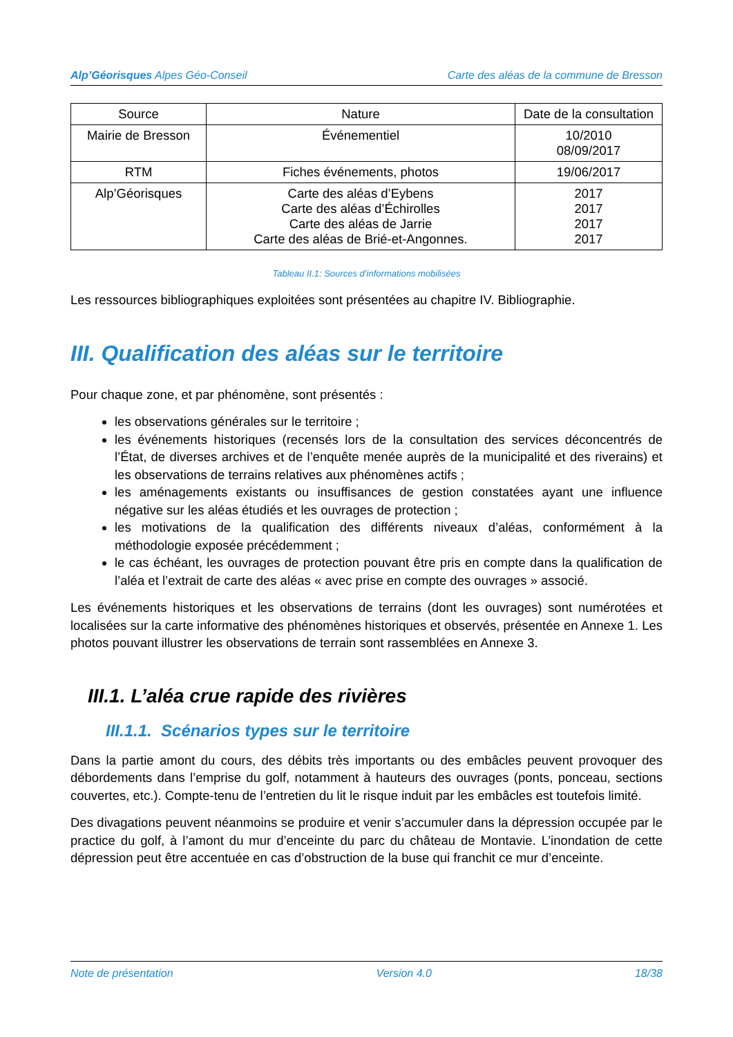Alp’Géorisques Alpes Géo-Conseil Carte des aléas de la commune de Bresson
| Source | Nature | Date de la consultation |
| --- | --- | --- |
| Mairie de Bresson | Événementiel | 10/2010 08/09/2017 |
| RTM | Fiches événements, photos | 19/06/2017 |
| Alp’Géorisques | Carte des aléas d’Eybens Carte des aléas d’Échirolles Carte des aléas de Jarrie Carte des aléas de Brié-et-Angonnes. | 2017 2017 2017 2017 |
Tableau II.1: Sources d’informations mobilisées
Les ressources bibliographiques exploitées sont présentées au chapitre IV. Bibliographie.
III. Qualification des aléas sur le territoire
Pour chaque zone, et par phénomène, sont présentés :
les observations générales sur le territoire ;
les événements historiques (recensés lors de la consultation des services déconcentrés de l’État, de diverses archives et de l’enquête menée auprès de la municipalité et des riverains) et les observations de terrains relatives aux phénomènes actifs ;
les aménagements existants ou insuffisances de gestion constatées ayant une influence négative sur les aléas étudiés et les ouvrages de protection ;
les motivations de la qualification des différents niveaux d’aléas, conformément à la méthodologie exposée précédemment ;
le cas échéant, les ouvrages de protection pouvant être pris en compte dans la qualification de l’aléa et l’extrait de carte des aléas « avec prise en compte des ouvrages » associé.
Les événements historiques et les observations de terrains (dont les ouvrages) sont numérotées et localisées sur la carte informative des phénomènes historiques et observés, présentée en Annexe 1. Les photos pouvant illustrer les observations de terrain sont rassemblées en Annexe 3.
III.1. L’aléa crue rapide des rivières
III.1.1. Scénarios types sur le territoire
Dans la partie amont du cours, des débits très importants ou des embâcles peuvent provoquer des débordements dans l’emprise du golf, notamment à hauteurs des ouvrages (ponts, ponceau, sections couvertes, etc.). Compte-tenu de l’entretien du lit le risque induit par les embâcles est toutefois limité.
Des divagations peuvent néanmoins se produire et venir s’accumuler dans la dépression occupée par le practice du golf, à l’amont du mur d’enceinte du parc du château de Montavie. L’inondation de cette dépression peut être accentuée en cas d’obstruction de la buse qui franchit ce mur d’enceinte.
Note de présentation Version 4.0 18/38